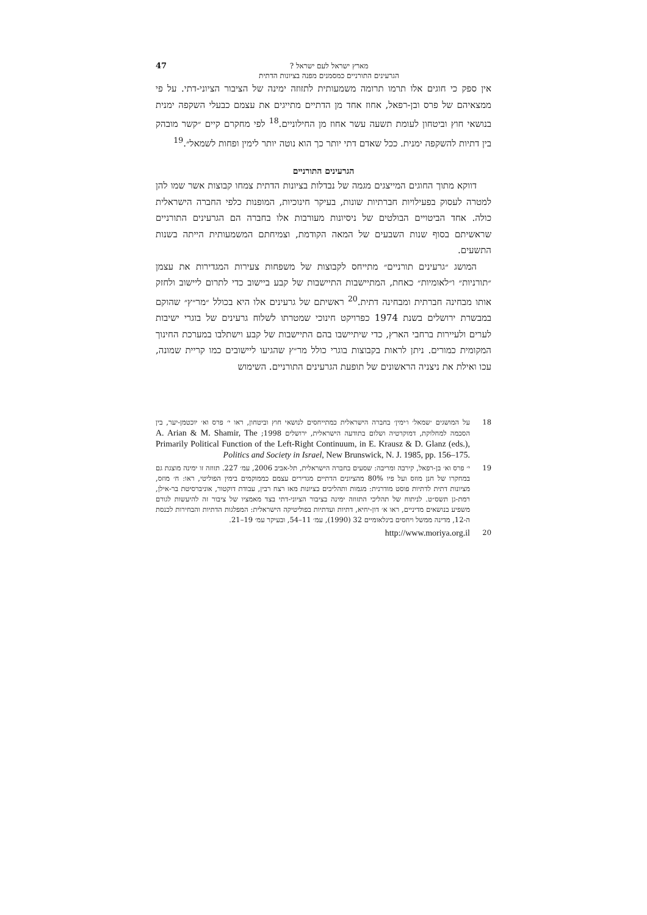מארץ ישראל לעם ישראל ?
הגרעינים התורניים כמסמנים מפנה בציונות הדתית
47
אין ספק כי חוגים אלו תרמו תרומה משמעותית לתזוזה ימינה של הציבור הציוני-דתי. על פי ממצאיהם של פרס ובן-רפאל, אחוז אחד מן הדתיים מתייגים את עצמם כבעלי השקפה ימנית בנושאי חוץ וביטחון לעומת תשעה עשר אחוז מן החילוניים.<sup>18</sup> לפי מחקרם קיים ״קשר מובהק בין דתיות להשקפה ימנית. ככל שאדם דתי יותר כך הוא נוטה יותר לימין ופחות לשמאל״.<sup>19</sup>
הגרעינים התורניים
דווקא מתוך החוגים המייצגים מגמה של נבדלות בציונות הדתית צמחו קבוצות אשר שמו להן למטרה לעסוק בפעילויות חברתיות שונות, בעיקר חינוכיות, המופנות כלפי החברה הישראלית כולה. אחד הביטויים הבולטים של ניסיונות מעורבות אלו בחברה הם הגרעינים התורניים שראשיתם בסוף שנות השבעים של המאה הקודמת, וצמיחתם המשמעותית הייתה בשנות התשעים.
המושג ״גרעינים תורניים״ מתייחס לקבוצות של משפחות צעירות המגדירות את עצמן ״תורניות״ ו״לאומיות״ כאחת, המתיישבות התיישבות של קבע ביישוב כדי לתרום ליישוב ולחזק אותו מבחינה חברתית ומבחינה דתית.<sup>20</sup> ראשיתם של גרעינים אלו היא בכולל ״מר״ץ״ שהוקם במבשרת ירושלים בשנת 1974 כפרויקט חינוכי שמטרתו לשלוח גרעינים של בוגרי ישיבות לערים ולעיירות ברחבי הארץ, כדי שיתיישבו בהם התיישבות של קבע וישתלבו במערכת החינוך המקומית כמורים. ניתן לראות בקבוצות בוגרי כולל מר״ץ שהגיעו ליישובים כמו קריית שמונה, עכו ואילת את ניצניה הראשונים של תופעת הגרעינים התורניים. השימוש
18 על המושגים ׳שמאל׳ ו׳ימין׳ בחברה הישראלית כמתייחסים לנושאי חוץ וביטחון, ראו י׳ פרס וא׳ יוכטמן-יער, בין הסכמה למחלוקת, דמוקרטיה ושלום בתודעה הישראלית, ירושלים 1998; A. Arian & M. Shamir, The Primarily Political Function of the Left-Right Continuum, in E. Krausz & D. Glanz (eds.), Politics and Society in Israel, New Brunswick, N. J. 1985, pp. 156–175.
19 י׳ פרס וא׳ בן-רפאל, קירבה ומריבה: שסעים בחברה הישראלית, תל-אביב 2006, עמ׳ 227. תזוזה זו ימינה מוצגת גם במחקרו של חנן מוזס ועל פיו 80% מהציונים הדתיים מגדירים עצמם כממוקמים בימין הפוליטי, ראו: ח׳ מוזס, מציונות דתית לדתיות פוסט מודרנית: מגמות ותהליכים בציונות מאז רצח רבין, עבודת דוקטור, אוניברסיטת בר-אילן, רמת-גן תשס״ט. לניתוח של תהליכי התזוזה ימינה בציבור הציוני-דתי בצד מאמציו של ציבור זה להיעשות לגורם משפיע בנושאים מדיניים, ראו א׳ דון-יחיא, דתיות ועדתיות בפוליטיקה הישראלית: המפלגות הדתיות והבחירות לכנסת ה-12, מדינה ממשל ויחסים בינלאומיים 32 (1990), עמ׳ 11–54, ובעיקר עמ׳ 19–21.
20 http://www.moriya.org.il